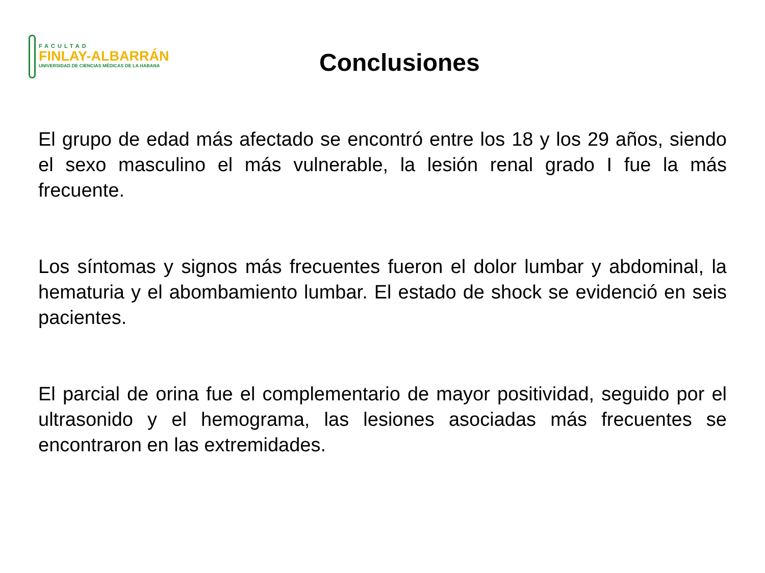FACULTAD
FINLAY-ALBARRÁN
UNIVERSIDAD DE CIENCIAS MÉDICAS DE LA HABANA
Conclusiones
El grupo de edad más afectado se encontró entre los 18 y los 29 años, siendo el sexo masculino el más vulnerable, la lesión renal grado I fue la más frecuente.
Los síntomas y signos más frecuentes fueron el dolor lumbar y abdominal, la hematuria y el abombamiento lumbar. El estado de shock se evidenció en seis pacientes.
El parcial de orina fue el complementario de mayor positividad, seguido por el ultrasonido y el hemograma, las lesiones asociadas más frecuentes se encontraron en las extremidades.